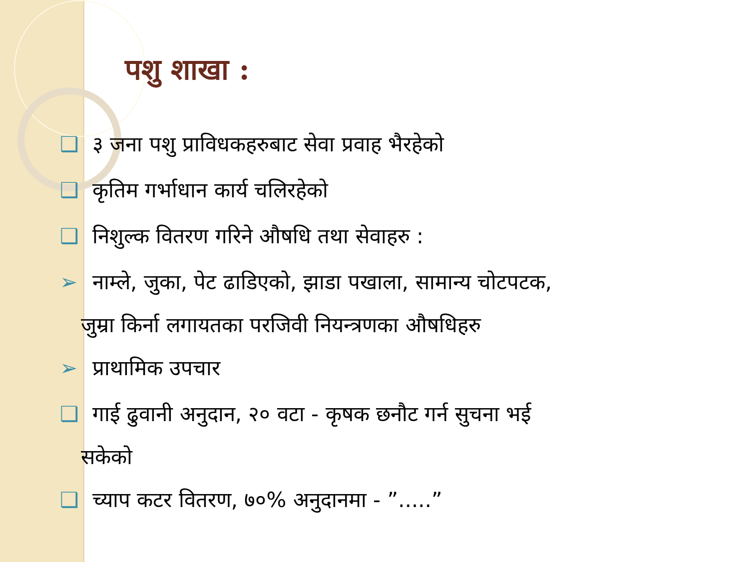पशु शाखा :
❑ ३ जना पशु प्राविधकहरुबाट सेवा प्रवाह भैरहेको
❑ कृतिम गर्भाधान कार्य चलिरहेको
❑ निशुल्क वितरण गरिने औषधि तथा सेवाहरु :
➢ नाम्ले, जुका, पेट ढाडिएको, झाडा पखाला, सामान्य चोटपटक,
जुम्रा किर्ना लगायतका परजिवी नियन्त्रणका औषधिहरु
➢ प्राथामिक उपचार
❑ गाई ढुवानी अनुदान, २० वटा - कृषक छनौट गर्न सुचना भई
सकेको
❑ च्याप कटर वितरण, ७०% अनुदानमा - ”.....”